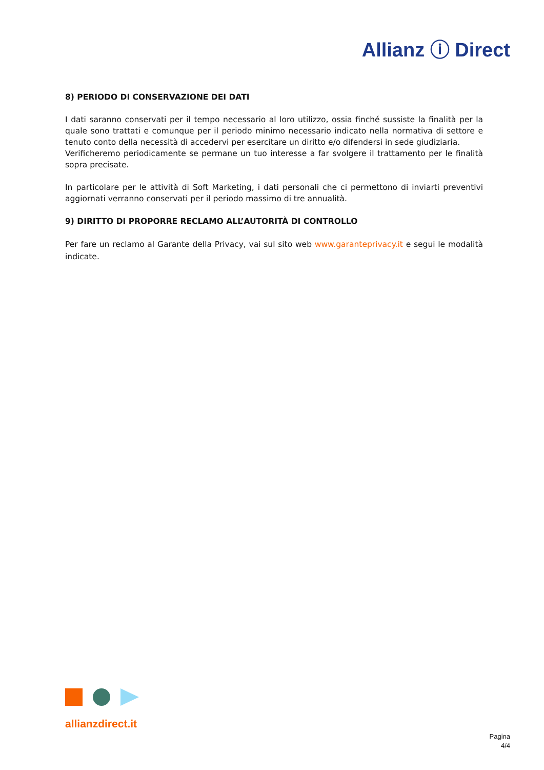Allianz ⓘ Direct
8) PERIODO DI CONSERVAZIONE DEI DATI
I dati saranno conservati per il tempo necessario al loro utilizzo, ossia finché sussiste la finalità per la quale sono trattati e comunque per il periodo minimo necessario indicato nella normativa di settore e tenuto conto della necessità di accedervi per esercitare un diritto e/o difendersi in sede giudiziaria.
Verificheremo periodicamente se permane un tuo interesse a far svolgere il trattamento per le finalità sopra precisate.
In particolare per le attività di Soft Marketing, i dati personali che ci permettono di inviarti preventivi aggiornati verranno conservati per il periodo massimo di tre annualità.
9) DIRITTO DI PROPORRE RECLAMO ALL’AUTORITÀ DI CONTROLLO
Per fare un reclamo al Garante della Privacy, vai sul sito web www.garanteprivacy.it e segui le modalità indicate.
allianzdirect.it
Pagina
4/4